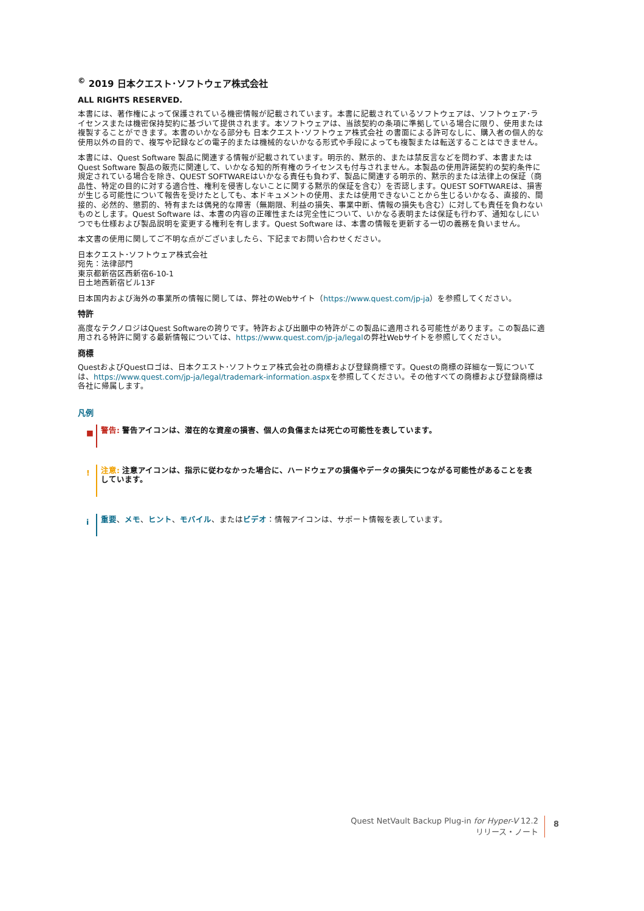<sup>©</sup> 2019 日本クエスト･ソフトウェア株式会社
ALL RIGHTS RESERVED.
本書には、著作権によって保護されている機密情報が記載されています。本書に記載されているソフトウェアは、ソフトウェア･ライセンスまたは機密保持契約に基づいて提供されます。本ソフトウェアは、当該契約の条項に準拠している場合に限り、使用または複製することができます。本書のいかなる部分も 日本クエスト･ソフトウェア株式会社 の書面による許可なしに、購入者の個人的な使用以外の目的で、複写や記録などの電子的または機械的ないかなる形式や手段によっても複製または転送することはできません。
本書には、Quest Software 製品に関連する情報が記載されています。明示的、黙示的、または禁反言などを問わず、本書または Quest Software 製品の販売に関連して、いかなる知的所有権のライセンスも付与されません。本製品の使用許諾契約の契約条件に規定されている場合を除き、QUEST SOFTWAREはいかなる責任も負わず、製品に関連する明示的、黙示的または法律上の保証（商品性、特定の目的に対する適合性、権利を侵害しないことに関する黙示的保証を含む）を否認します。QUEST SOFTWAREは、損害が生じる可能性について報告を受けたとしても、本ドキュメントの使用、または使用できないことから生じるいかなる、直接的、間接的、必然的、懲罰的、特有または偶発的な障害（無期限、利益の損失、事業中断、情報の損失も含む）に対しても責任を負わないものとします。Quest Software は、本書の内容の正確性または完全性について、いかなる表明または保証も行わず、通知なしにいつでも仕様および製品説明を変更する権利を有します。Quest Software は、本書の情報を更新する一切の義務を負いません。
本文書の使用に関してご不明な点がございましたら、下記までお問い合わせください。
日本クエスト･ソフトウェア株式会社
宛先：法律部門
東京都新宿区西新宿6-10-1
日土地西新宿ビル13F
日本国内および海外の事業所の情報に関しては、弊社のWebサイト（https://www.quest.com/jp-ja）を参照してください。
特許
高度なテクノロジはQuest Softwareの誇りです。特許および出願中の特許がこの製品に適用される可能性があります。この製品に適用される特許に関する最新情報については、https://www.quest.com/jp-ja/legalの弊社Webサイトを参照してください。
商標
QuestおよびQuestロゴは、日本クエスト･ソフトウェア株式会社の商標および登録商標です。Questの商標の詳細な一覧については、https://www.quest.com/jp-ja/legal/trademark-information.aspxを参照してください。その他すべての商標および登録商標は各社に帰属します。
凡例
■
警告: 警告アイコンは、潜在的な資産の損害、個人の負傷または死亡の可能性を表しています。
!
注意: 注意アイコンは、指示に従わなかった場合に、ハードウェアの損傷やデータの損失につながる可能性があることを表しています。
i
重要、メモ、ヒント、モバイル、またはビデオ：情報アイコンは、サポート情報を表しています。
Quest NetVault Backup Plug-in for Hyper-V 12.2
リリース・ノート
8